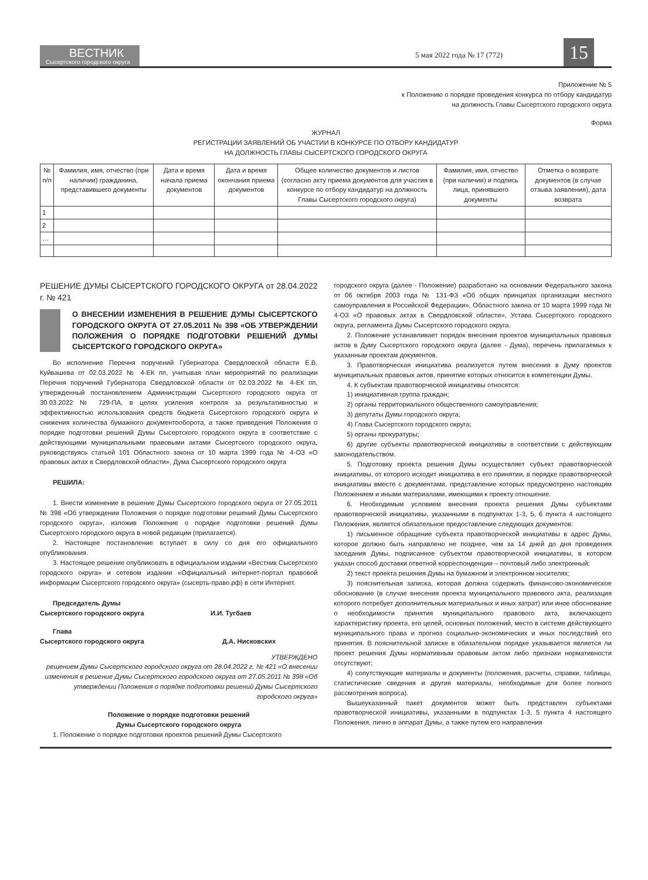ВЕСТНИК
Сысертского городского округа
5 мая 2022 года № 17 (772)
15
Приложение № 5
к Положению о порядке проведения конкурса по отбору кандидатур
на должность Главы Сысертского городского округа
Форма
ЖУРНАЛ
РЕГИСТРАЦИИ ЗАЯВЛЕНИЙ ОБ УЧАСТИИ В КОНКУРСЕ ПО ОТБОРУ КАНДИДАТУР
НА ДОЛЖНОСТЬ ГЛАВЫ СЫСЕРТСКОГО ГОРОДСКОГО ОКРУГА
| № п/п | Фамилия, имя, отчество (при наличии) гражданина, представившего документы | Дата и время начала приема документов | Дата и время окончания приема документов | Общее количество документов и листов (согласно акту приема документов для участия в конкурсе по отбору кандидатур на должность Главы Сысертского городского округа) | Фамилия, имя, отчество (при наличии) и подпись лица, принявшего документы | Отметка о возврате документов (в случае отзыва заявления), дата возврата |
| --- | --- | --- | --- | --- | --- | --- |
| 1 | | | | | | |
| 2 | | | | | | |
| … | | | | | | |
РЕШЕНИЕ ДУМЫ СЫСЕРТСКОГО ГОРОДСКОГО ОКРУГА от 28.04.2022 г. № 421
О ВНЕСЕНИИ ИЗМЕНЕНИЯ В РЕШЕНИЕ ДУМЫ СЫСЕРТСКОГО ГОРОДСКОГО ОКРУГА ОТ 27.05.2011 № 398 «ОБ УТВЕРЖДЕНИИ ПОЛОЖЕНИЯ О ПОРЯДКЕ ПОДГОТОВКИ РЕШЕНИЙ ДУМЫ СЫСЕРТСКОГО ГОРОДСКОГО ОКРУГА»
Во исполнение Перечня поручений Губернатора Свердловской области Е.В. Куйвашева от 02.03.2022 № 4-ЕК пп, учитывая план мероприятий по реализации Перечня поручений Губернатора Свердловской области от 02.03.2022 № 4-ЕК пп, утвержденный постановлением Администрации Сысертского городского округа от 30.03.2022 № 729-ПА, в целях усиления контроля за результативностью и эффективностью использования средств бюджета Сысертского городского округа и снижения количества бумажного документооборота, а также приведения Положения о порядке подготовки решений Думы Сысертского городского округа в соответствие с действующими муниципальными правовыми актами Сысертского городского округа, руководствуясь статьей 101 Областного закона от 10 марта 1999 года № 4-ОЗ «О правовых актах в Свердловской области», Дума Сысертского городского округа
РЕШИЛА:
1. Внести изменение в решение Думы Сысертского городского округа от 27.05.2011 № 398 «Об утверждении Положения о порядке подготовки решений Думы Сысертского городского округа», изложив Положение о порядке подготовки решений Думы Сысертского городского округа в новой редакции (прилагается).
2. Настоящее постановление вступает в силу со дня его официального опубликования.
3. Настоящее решение опубликовать в официальном издании «Вестник Сысертского городского округа» и сетевом издании «Официальный интернет-портал правовой информации Сысертского городского округа» (сысерть-право.рф) в сети Интернет.
Председатель Думы
Сысертского городского округа И.И. Тугбаев
Глава
Сысертского городского округа Д.А. Нисковских
УТВЕРЖДЕНО
решением Думы Сысертского городского округа от 28.04.2022 г. № 421 «О внесении изменения в решение Думы Сысертского городского округа от 27.05.2011 № 398 «Об утверждении Положения о порядке подготовки решений Думы Сысертского городского округа»
Положение о порядке подготовки решений
Думы Сысертского городского округа
1. Положение о порядке подготовки проектов решений Думы Сысертского
городского округа (далее - Положение) разработано на основании Федерального закона от 06 октября 2003 года № 131-ФЗ «Об общих принципах организации местного самоуправления в Российской Федерации», Областного закона от 10 марта 1999 года № 4-ОЗ «О правовых актах в Свердловской области», Устава Сысертского городского округа, регламента Думы Сысертского городского округа.
2. Положение устанавливает порядок внесения проектов муниципальных правовых актов в Думу Сысертского городского округа (далее - Дума), перечень прилагаемых к указанным проектам документов.
3. Правотворческая инициатива реализуется путем внесения в Думу проектов муниципальных правовых актов, принятие которых относится к компетенции Думы.
4. К субъектам правотворческой инициативы относятся:
1) инициативная группа граждан;
2) органы территориального общественного самоуправления;
3) депутаты Думы городского округа;
4) Глава Сысертского городского округа;
5) органы прокуратуры;
6) другие субъекты правотворческой инициативы в соответствии с действующим законодательством.
5. Подготовку проекта решения Думы осуществляет субъект правотворческой инициативы, от которого исходит инициатива в его принятии, в порядке правотворческой инициативы вместе с документами, представление которых предусмотрено настоящим Положением и иными материалами, имеющими к проекту отношение.
6. Необходимым условием внесения проекта решения Думы субъектами правотворческой инициативы, указанными в подпунктах 1-3, 5, 6 пункта 4 настоящего Положения, является обязательное предоставление следующих документов:
1) письменное обращение субъекта правотворческой инициативы в адрес Думы, которое должно быть направлено не позднее, чем за 14 дней до дня проведения заседания Думы, подписанное субъектом правотворческой инициативы, в котором указан способ доставки ответной корреспонденции – почтовый либо электронный;
2) текст проекта решения Думы на бумажном и электронном носителях;
3) пояснительная записка, которая должна содержать финансово-экономическое обоснование (в случае внесения проекта муниципального правового акта, реализация которого потребует дополнительных материальных и иных затрат) или иное обоснование о необходимости принятия муниципального правового акта, включающего характеристику проекта, его целей, основных положений, место в системе действующего муниципального права и прогноз социально-экономических и иных последствий его принятия. В пояснительной записке в обязательном порядке указывается является ли проект решения Думы нормативным правовым актом либо признаки нормативности отсутствуют;
4) сопутствующие материалы и документы (положения, расчеты, справки, таблицы, статистические сведения и другие материалы, необходимые для более полного рассмотрения вопроса).
Вышеуказанный пакет документов может быть представлен субъектами правотворческой инициативы, указанными в подпунктах 1-3, 5 пункта 4 настоящего Положения, лично в аппарат Думы, а также путем его направления